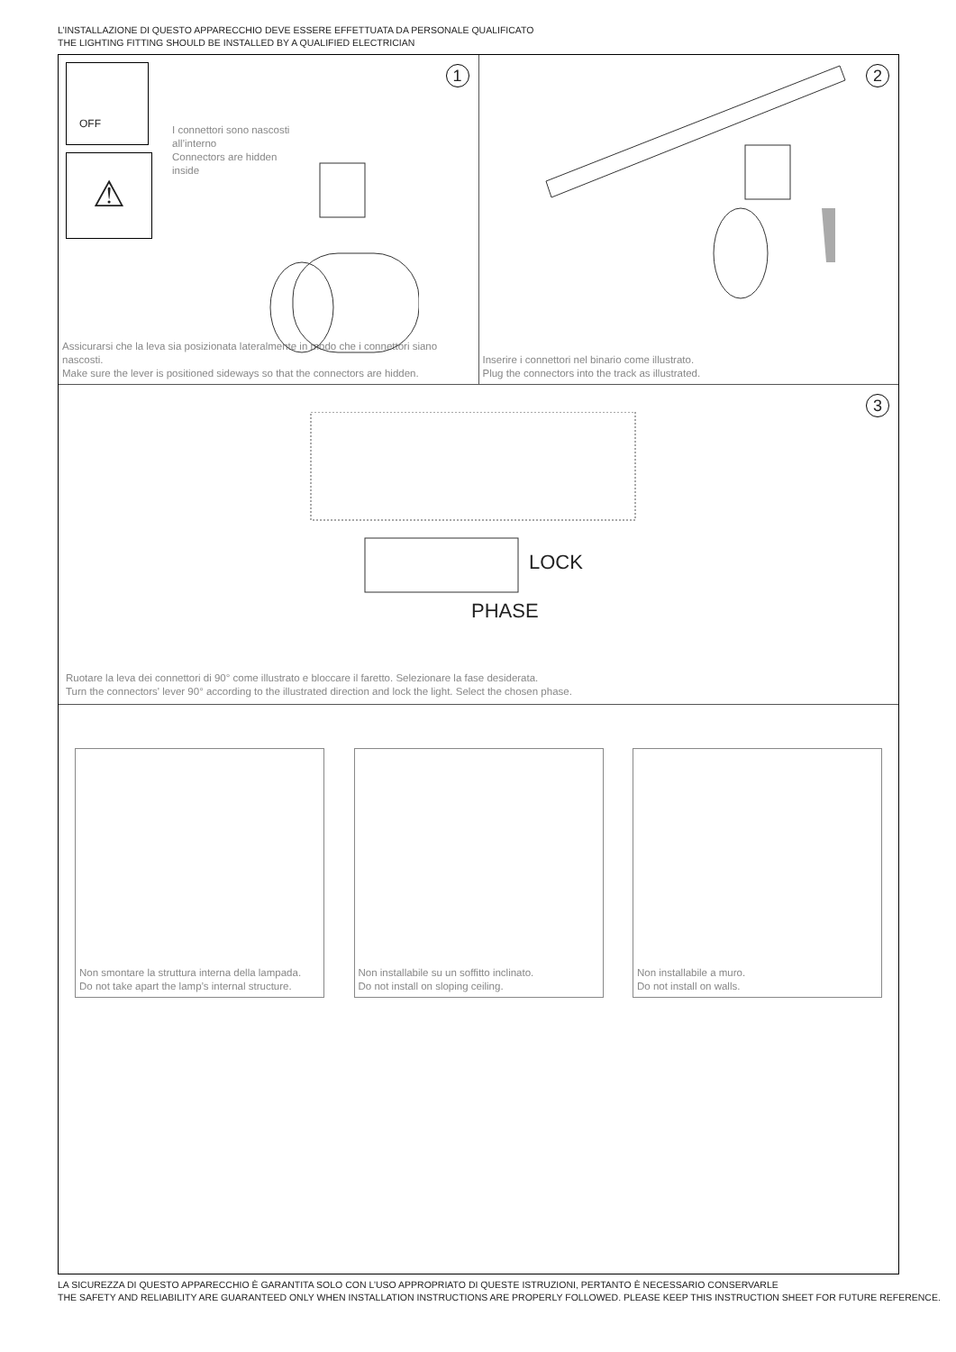L’INSTALLAZIONE DI QUESTO APPARECCHIO DEVE ESSERE EFFETTUATA DA PERSONALE QUALIFICATO
THE LIGHTING FITTING SHOULD BE INSTALLED BY A QUALIFIED ELECTRICIAN
1 OFF
⚠
I connettori sono nascosti
all’interno
Connectors are hidden
inside
Assicurarsi che la leva sia posizionata lateralmente in modo che i connettori siano nascosti.
Make sure the lever is positioned sideways so that the connectors are hidden.
2
Inserire i connettori nel binario come illustrato.
Plug the connectors into the track as illustrated.
3
LOCK
PHASE
Ruotare la leva dei connettori di 90° come illustrato e bloccare il faretto. Selezionare la fase desiderata.
Turn the connectors' lever 90° according to the illustrated direction and lock the light. Select the chosen phase.
Non smontare la struttura interna della lampada.
Do not take apart the lamp’s internal structure.
Non installabile su un soffitto inclinato.
Do not install on sloping ceiling.
Non installabile a muro.
Do not install on walls.
LA SICUREZZA DI QUESTO APPARECCHIO È GARANTITA SOLO CON L’USO APPROPRIATO DI QUESTE ISTRUZIONI, PERTANTO È NECESSARIO CONSERVARLE
THE SAFETY AND RELIABILITY ARE GUARANTEED ONLY WHEN INSTALLATION INSTRUCTIONS ARE PROPERLY FOLLOWED. PLEASE KEEP THIS INSTRUCTION SHEET FOR FUTURE REFERENCE.